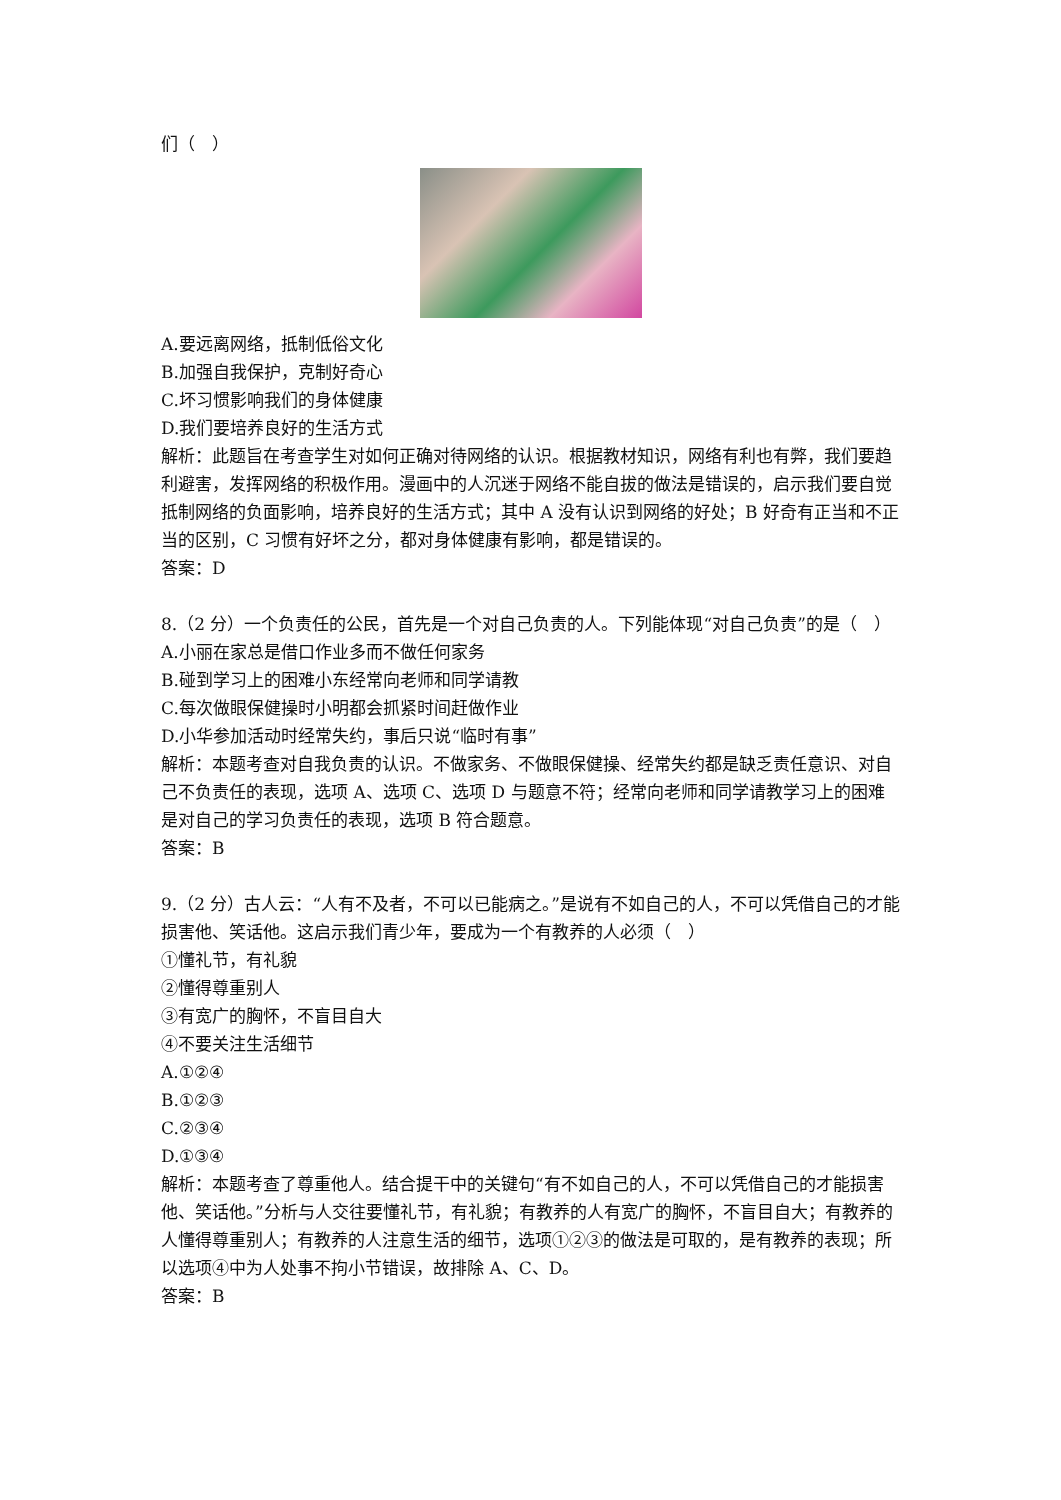们（　）
A.要远离网络，抵制低俗文化
B.加强自我保护，克制好奇心
C.坏习惯影响我们的身体健康
D.我们要培养良好的生活方式
解析：此题旨在考查学生对如何正确对待网络的认识。根据教材知识，网络有利也有弊，我们要趋利避害，发挥网络的积极作用。漫画中的人沉迷于网络不能自拔的做法是错误的，启示我们要自觉抵制网络的负面影响，培养良好的生活方式；其中 A 没有认识到网络的好处；B 好奇有正当和不正当的区别，C 习惯有好坏之分，都对身体健康有影响，都是错误的。
答案：D
8.（2 分）一个负责任的公民，首先是一个对自己负责的人。下列能体现“对自己负责”的是（　）
A.小丽在家总是借口作业多而不做任何家务
B.碰到学习上的困难小东经常向老师和同学请教
C.每次做眼保健操时小明都会抓紧时间赶做作业
D.小华参加活动时经常失约，事后只说“临时有事”
解析：本题考查对自我负责的认识。不做家务、不做眼保健操、经常失约都是缺乏责任意识、对自己不负责任的表现，选项 A、选项 C、选项 D 与题意不符；经常向老师和同学请教学习上的困难是对自己的学习负责任的表现，选项 B 符合题意。
答案：B
9.（2 分）古人云：“人有不及者，不可以已能病之。”是说有不如自己的人，不可以凭借自己的才能损害他、笑话他。这启示我们青少年，要成为一个有教养的人必须（　）
①懂礼节，有礼貌
②懂得尊重别人
③有宽广的胸怀，不盲目自大
④不要关注生活细节
A.①②④
B.①②③
C.②③④
D.①③④
解析：本题考查了尊重他人。结合提干中的关键句“有不如自己的人，不可以凭借自己的才能损害他、笑话他。”分析与人交往要懂礼节，有礼貌；有教养的人有宽广的胸怀，不盲目自大；有教养的人懂得尊重别人；有教养的人注意生活的细节，选项①②③的做法是可取的，是有教养的表现；所以选项④中为人处事不拘小节错误，故排除 A、C、D。
答案：B